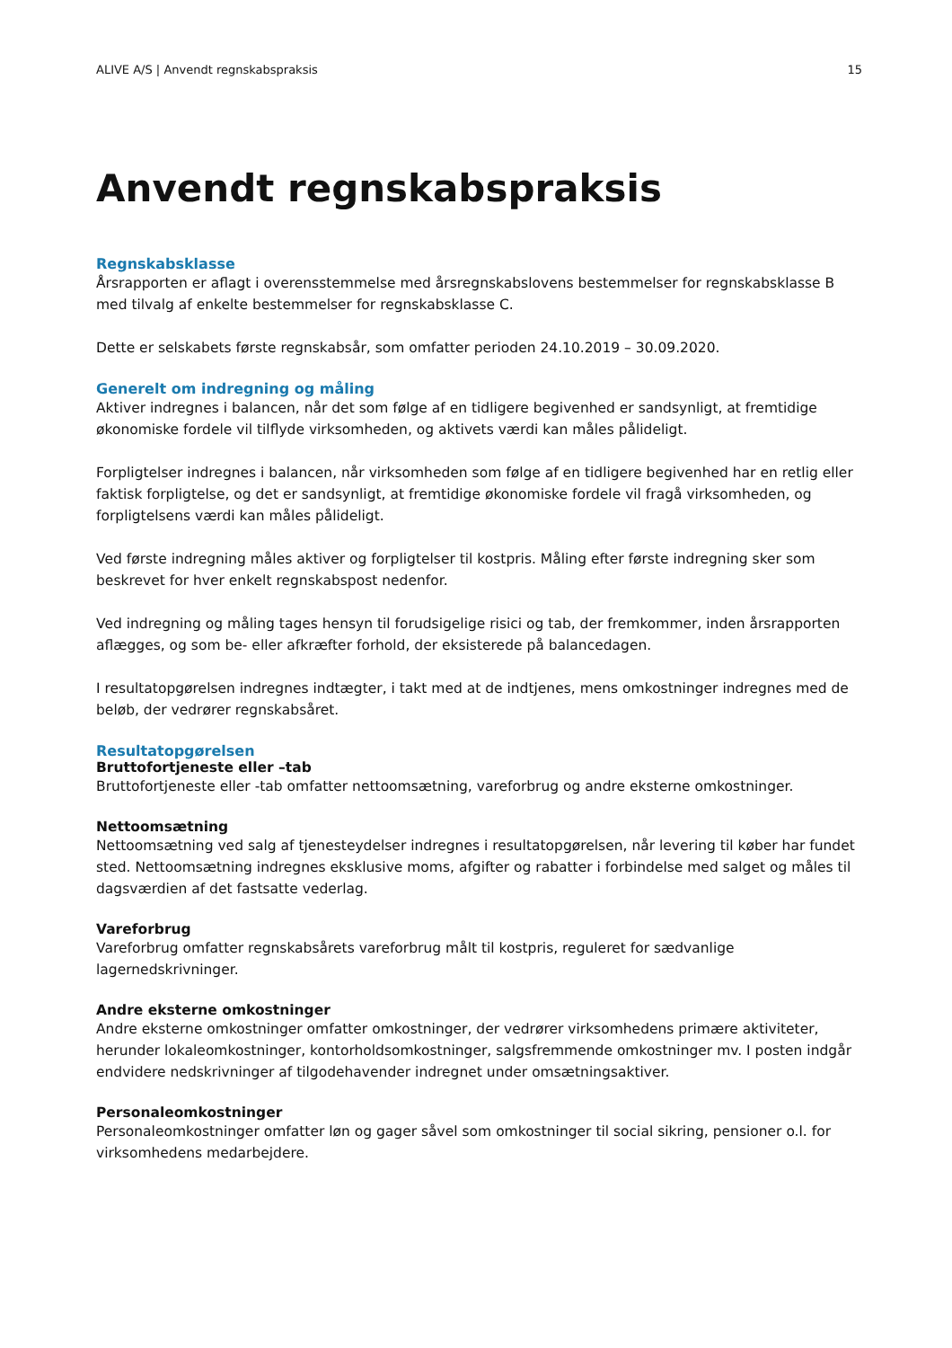ALIVE A/S | Anvendt regnskabspraksis 15
Anvendt regnskabspraksis
Regnskabsklasse
Årsrapporten er aflagt i overensstemmelse med årsregnskabslovens bestemmelser for regnskabsklasse B med tilvalg af enkelte bestemmelser for regnskabsklasse C.
Dette er selskabets første regnskabsår, som omfatter perioden 24.10.2019 – 30.09.2020.
Generelt om indregning og måling
Aktiver indregnes i balancen, når det som følge af en tidligere begivenhed er sandsynligt, at fremtidige økonomiske fordele vil tilflyde virksomheden, og aktivets værdi kan måles pålideligt.
Forpligtelser indregnes i balancen, når virksomheden som følge af en tidligere begivenhed har en retlig eller faktisk forpligtelse, og det er sandsynligt, at fremtidige økonomiske fordele vil fragå virksomheden, og forpligtelsens værdi kan måles pålideligt.
Ved første indregning måles aktiver og forpligtelser til kostpris. Måling efter første indregning sker som beskrevet for hver enkelt regnskabspost nedenfor.
Ved indregning og måling tages hensyn til forudsigelige risici og tab, der fremkommer, inden årsrapporten aflægges, og som be- eller afkræfter forhold, der eksisterede på balancedagen.
I resultatopgørelsen indregnes indtægter, i takt med at de indtjenes, mens omkostninger indregnes med de beløb, der vedrører regnskabsåret.
Resultatopgørelsen
Bruttofortjeneste eller –tab
Bruttofortjeneste eller -tab omfatter nettoomsætning, vareforbrug og andre eksterne omkostninger.
Nettoomsætning
Nettoomsætning ved salg af tjenesteydelser indregnes i resultatopgørelsen, når levering til køber har fundet sted. Nettoomsætning indregnes eksklusive moms, afgifter og rabatter i forbindelse med salget og måles til dagsværdien af det fastsatte vederlag.
Vareforbrug
Vareforbrug omfatter regnskabsårets vareforbrug målt til kostpris, reguleret for sædvanlige lagernedskrivninger.
Andre eksterne omkostninger
Andre eksterne omkostninger omfatter omkostninger, der vedrører virksomhedens primære aktiviteter, herunder lokaleomkostninger, kontorholdsomkostninger, salgsfremmende omkostninger mv. I posten indgår endvidere nedskrivninger af tilgodehavender indregnet under omsætningsaktiver.
Personaleomkostninger
Personaleomkostninger omfatter løn og gager såvel som omkostninger til social sikring, pensioner o.l. for virksomhedens medarbejdere.